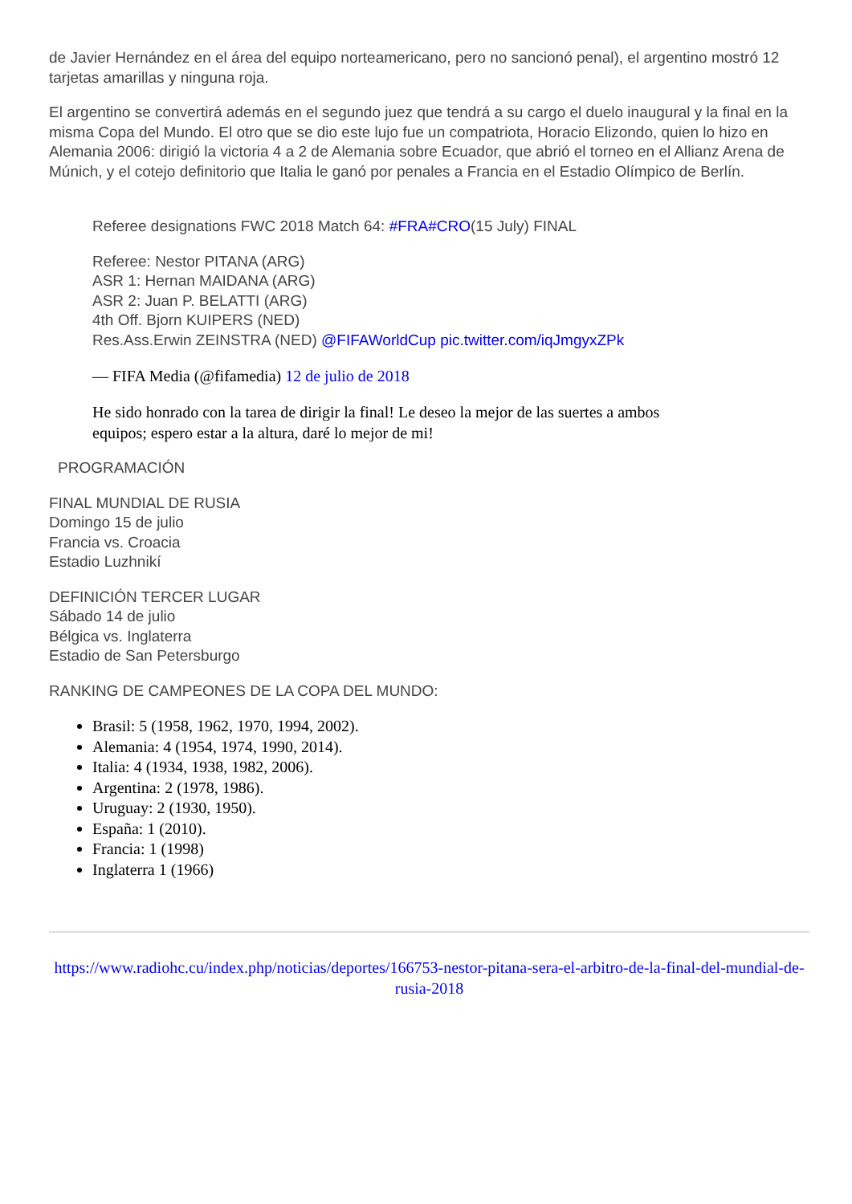de Javier Hernández en el área del equipo norteamericano, pero no sancionó penal), el argentino mostró 12 tarjetas amarillas y ninguna roja.
El argentino se convertirá además en el segundo juez que tendrá a su cargo el duelo inaugural y la final en la misma Copa del Mundo. El otro que se dio este lujo fue un compatriota, Horacio Elizondo, quien lo hizo en Alemania 2006: dirigió la victoria 4 a 2 de Alemania sobre Ecuador, que abrió el torneo en el Allianz Arena de Múnich, y el cotejo definitorio que Italia le ganó por penales a Francia en el Estadio Olímpico de Berlín.
Referee designations FWC 2018 Match 64: #FRA#CRO(15 July) FINAL
Referee: Nestor PITANA (ARG)
ASR 1: Hernan MAIDANA (ARG)
ASR 2: Juan P. BELATTI (ARG)
4th Off. Bjorn KUIPERS (NED)
Res.Ass.Erwin ZEINSTRA (NED) @FIFAWorldCup pic.twitter.com/iqJmgyxZPk
— FIFA Media (@fifamedia) 12 de julio de 2018
He sido honrado con la tarea de dirigir la final! Le deseo la mejor de las suertes a ambos
equipos; espero estar a la altura, daré lo mejor de mi!
PROGRAMACIÓN
FINAL MUNDIAL DE RUSIA
Domingo 15 de julio
Francia vs. Croacia
Estadio Luzhnikí
DEFINICIÓN TERCER LUGAR
Sábado 14 de julio
Bélgica vs. Inglaterra
Estadio de San Petersburgo
RANKING DE CAMPEONES DE LA COPA DEL MUNDO:
Brasil: 5 (1958, 1962, 1970, 1994, 2002).
Alemania: 4 (1954, 1974, 1990, 2014).
Italia: 4 (1934, 1938, 1982, 2006).
Argentina: 2 (1978, 1986).
Uruguay: 2 (1930, 1950).
España: 1 (2010).
Francia: 1 (1998)
Inglaterra 1 (1966)
https://www.radiohc.cu/index.php/noticias/deportes/166753-nestor-pitana-sera-el-arbitro-de-la-final-del-mundial-de-rusia-2018